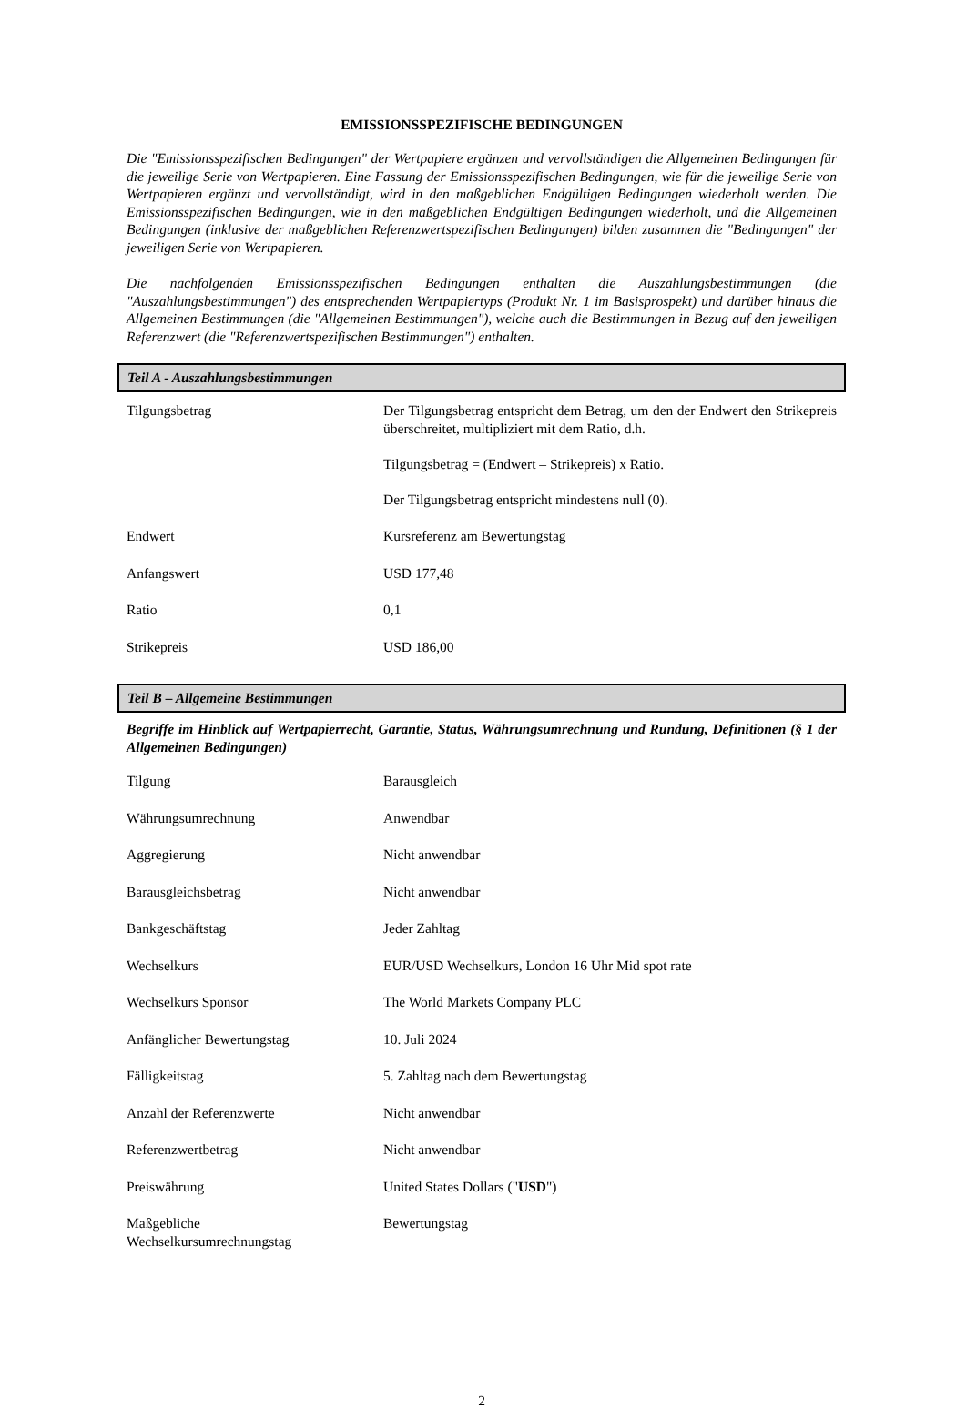EMISSIONSSPEZIFISCHE BEDINGUNGEN
Die "Emissionsspezifischen Bedingungen" der Wertpapiere ergänzen und vervollständigen die Allgemeinen Bedingungen für die jeweilige Serie von Wertpapieren. Eine Fassung der Emissionsspezifischen Bedingungen, wie für die jeweilige Serie von Wertpapieren ergänzt und vervollständigt, wird in den maßgeblichen Endgültigen Bedingungen wiederholt werden. Die Emissionsspezifischen Bedingungen, wie in den maßgeblichen Endgültigen Bedingungen wiederholt, und die Allgemeinen Bedingungen (inklusive der maßgeblichen Referenzwertspezifischen Bedingungen) bilden zusammen die "Bedingungen" der jeweiligen Serie von Wertpapieren.
Die nachfolgenden Emissionsspezifischen Bedingungen enthalten die Auszahlungsbestimmungen (die "Auszahlungsbestimmungen") des entsprechenden Wertpapiertyps (Produkt Nr. 1 im Basisprospekt) und darüber hinaus die Allgemeinen Bestimmungen (die "Allgemeinen Bestimmungen"), welche auch die Bestimmungen in Bezug auf den jeweiligen Referenzwert (die "Referenzwertspezifischen Bestimmungen") enthalten.
Teil A - Auszahlungsbestimmungen
| Tilgungsbetrag | Der Tilgungsbetrag entspricht dem Betrag, um den der Endwert den Strikepreis überschreitet, multipliziert mit dem Ratio, d.h. Tilgungsbetrag = (Endwert – Strikepreis) x Ratio. Der Tilgungsbetrag entspricht mindestens null (0). |
| Endwert | Kursreferenz am Bewertungstag |
| Anfangswert | USD 177,48 |
| Ratio | 0,1 |
| Strikepreis | USD 186,00 |
Teil B – Allgemeine Bestimmungen
Begriffe im Hinblick auf Wertpapierrecht, Garantie, Status, Währungsumrechnung und Rundung, Definitionen (§ 1 der Allgemeinen Bedingungen)
| Tilgung | Barausgleich |
| Währungsumrechnung | Anwendbar |
| Aggregierung | Nicht anwendbar |
| Barausgleichsbetrag | Nicht anwendbar |
| Bankgeschäftstag | Jeder Zahltag |
| Wechselkurs | EUR/USD Wechselkurs, London 16 Uhr Mid spot rate |
| Wechselkurs Sponsor | The World Markets Company PLC |
| Anfänglicher Bewertungstag | 10. Juli 2024 |
| Fälligkeitstag | 5. Zahltag nach dem Bewertungstag |
| Anzahl der Referenzwerte | Nicht anwendbar |
| Referenzwertbetrag | Nicht anwendbar |
| Preiswährung | United States Dollars (" USD ") |
| Maßgebliche Wechselkursumrechnungstag | Bewertungstag |
2